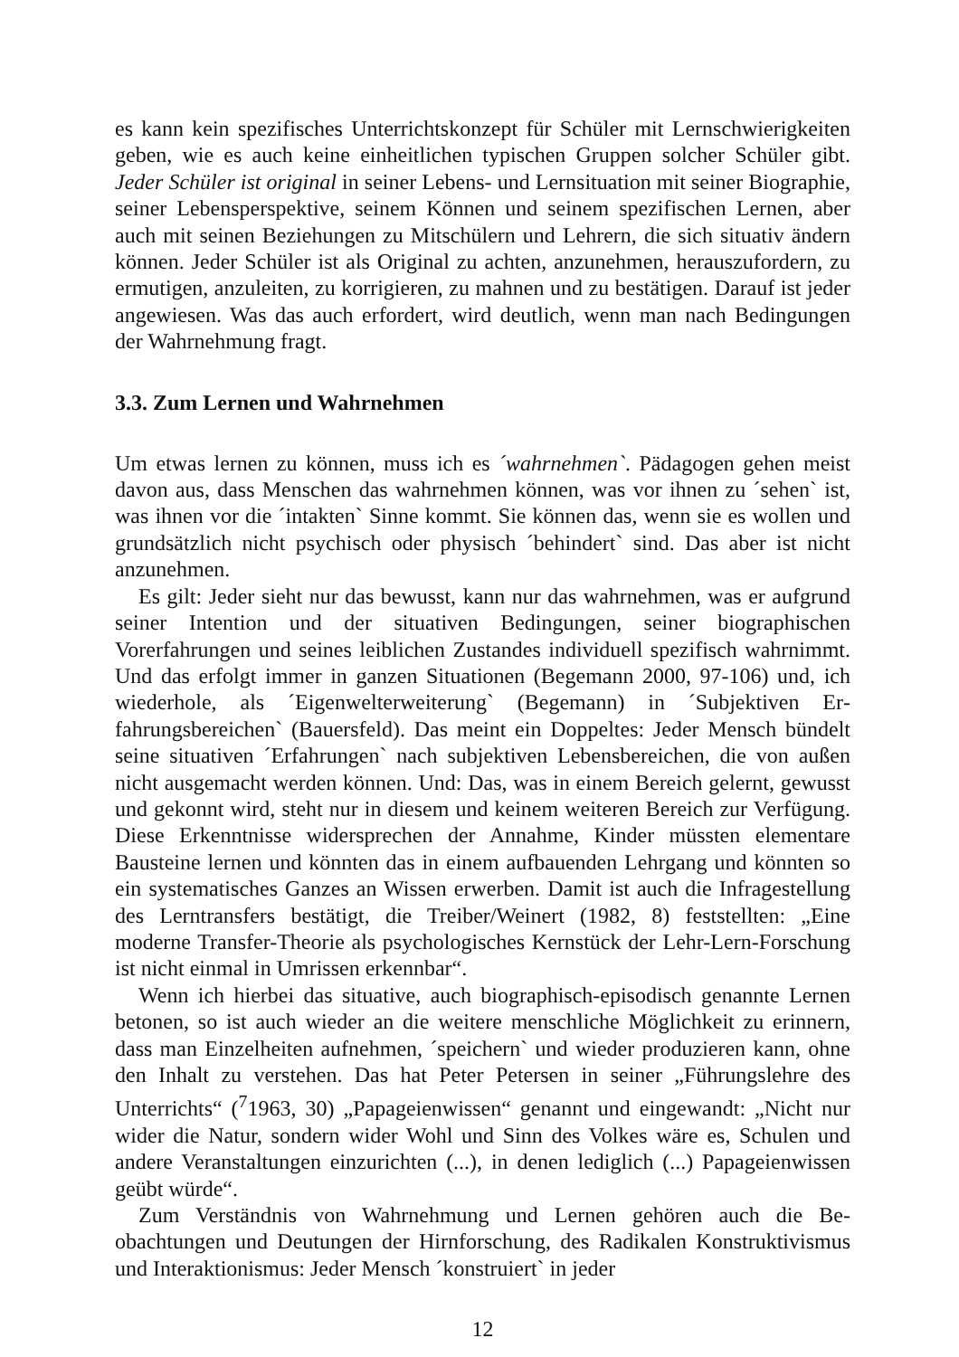es kann kein spezifisches Unterrichtskonzept für Schüler mit Lernschwierig­keiten geben, wie es auch keine einheitlichen typischen Gruppen solcher Schüler gibt. Jeder Schüler ist original in seiner Lebens- und Lernsituation mit seiner Biographie, seiner Lebensperspektive, seinem Können und seinem spezifischen Lernen, aber auch mit seinen Beziehungen zu Mitschülern und Lehrern, die sich situativ ändern können. Jeder Schüler ist als Original zu achten, anzunehmen, herauszufordern, zu ermutigen, anzuleiten, zu korrigieren, zu mahnen und zu be­stätigen. Darauf ist jeder angewiesen. Was das auch erfordert, wird deutlich, wenn man nach Bedingungen der Wahrnehmung fragt.
3.3. Zum Lernen und Wahrnehmen
Um etwas lernen zu können, muss ich es ´wahrnehmen`. Pädagogen gehen meist davon aus, dass Menschen das wahrnehmen können, was vor ihnen zu ´sehen` ist, was ihnen vor die ´intakten` Sinne kommt. Sie können das, wenn sie es wollen und grundsätzlich nicht psychisch oder physisch ´behindert` sind. Das aber ist nicht anzunehmen.
Es gilt: Jeder sieht nur das bewusst, kann nur das wahrnehmen, was er auf­grund seiner Intention und der situativen Bedingungen, seiner biographischen Vorerfahrungen und seines leiblichen Zustandes individuell spezifisch wahr­nimmt. Und das erfolgt immer in ganzen Situationen (Begemann 2000, 97-106) und, ich wiederhole, als ´Eigenwelterweiterung` (Begemann) in ´Subjektiven Er­fahrungsbereichen` (Bauersfeld). Das meint ein Doppeltes: Jeder Mensch bün­delt seine situativen ´Erfahrungen` nach subjektiven Lebensbereichen, die von außen nicht ausgemacht werden können. Und: Das, was in einem Bereich ge­lernt, gewusst und gekonnt wird, steht nur in diesem und keinem weiteren Be­reich zur Verfügung. Diese Erkenntnisse widersprechen der Annahme, Kinder müssten elementare Bausteine lernen und könnten das in einem aufbauenden Lehrgang und könnten so ein systematisches Ganzes an Wissen erwerben. Da­mit ist auch die Infragestellung des Lerntransfers bestätigt, die Treiber/Weinert (1982, 8) feststellten: „Eine moderne Transfer-Theorie als psychologisches Kernstück der Lehr-Lern-Forschung ist nicht einmal in Umrissen erkennbar“.
Wenn ich hierbei das situative, auch biographisch-episodisch genannte Ler­nen betonen, so ist auch wieder an die weitere menschliche Möglichkeit zu er­innern, dass man Einzelheiten aufnehmen, ´speichern` und wieder produzieren kann, ohne den Inhalt zu verstehen. Das hat Peter Petersen in seiner „Führungs­lehre des Unterrichts“ (<sup>7</sup>1963, 30) „Papageienwissen“ genannt und eingewandt: „Nicht nur wider die Natur, sondern wider Wohl und Sinn des Volkes wäre es, Schulen und andere Veranstaltungen einzurichten (...), in denen lediglich (...) Papageienwissen geübt würde“.
Zum Verständnis von Wahrnehmung und Lernen gehören auch die Be­obachtungen und Deutungen der Hirnforschung, des Radikalen Konstruktivismus und Interaktionismus: Jeder Mensch ´konstruiert` in jeder
12